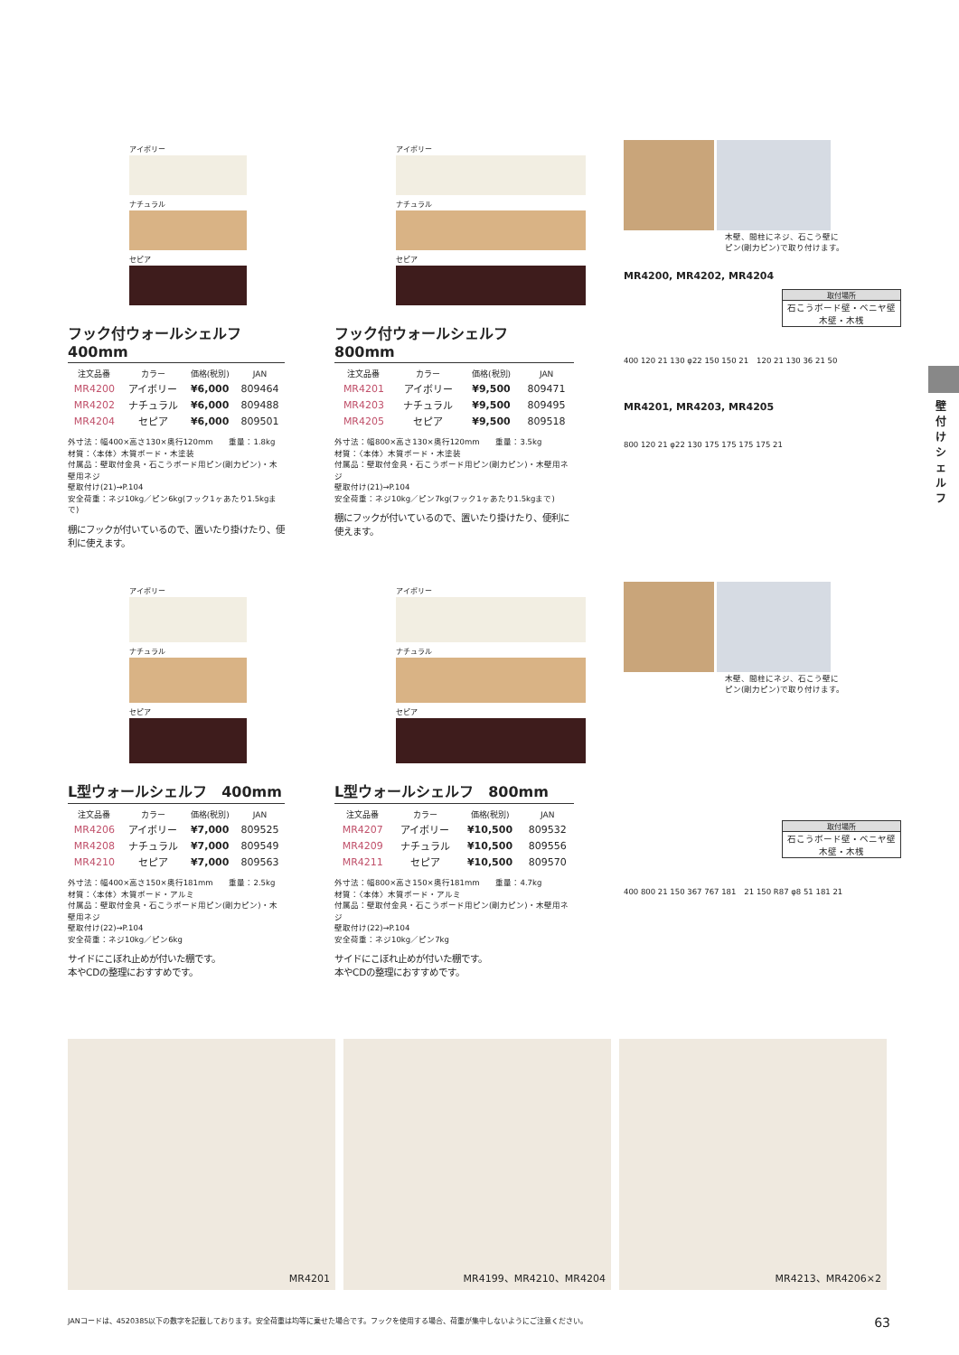アイボリー
ナチュラル
セピア
フック付ウォールシェルフ　400mm
| 注文品番 | カラー | 価格(税別) | JAN |
| --- | --- | --- | --- |
| MR4200 | アイボリー | ¥6,000 | 809464 |
| MR4202 | ナチュラル | ¥6,000 | 809488 |
| MR4204 | セピア | ¥6,000 | 809501 |
外寸法：幅400×高さ130×奥行120mm　　重量：1.8kg
材質：〈本体〉木質ボード・木塗装
付属品：壁取付金具・石こうボード用ピン(剛力ピン)・木壁用ネジ
壁取付け(21)→P.104
安全荷重：ネジ10kg／ピン6kg(フック1ヶあたり1.5kgまで)
棚にフックが付いているので、置いたり掛けたり、便利に使えます。
アイボリー
ナチュラル
セピア
フック付ウォールシェルフ　800mm
| 注文品番 | カラー | 価格(税別) | JAN |
| --- | --- | --- | --- |
| MR4201 | アイボリー | ¥9,500 | 809471 |
| MR4203 | ナチュラル | ¥9,500 | 809495 |
| MR4205 | セピア | ¥9,500 | 809518 |
外寸法：幅800×高さ130×奥行120mm　　重量：3.5kg
材質：〈本体〉木質ボード・木塗装
付属品：壁取付金具・石こうボード用ピン(剛力ピン)・木壁用ネジ
壁取付け(21)→P.104
安全荷重：ネジ10kg／ピン7kg(フック1ヶあたり1.5kgまで)
棚にフックが付いているので、置いたり掛けたり、便利に使えます。
木壁、間柱にネジ、石こう壁に
ピン(剛力ピン)で取り付けます。
MR4200, MR4202, MR4204
取付場所
石こうボード壁・ベニヤ壁
木壁・木桟
400 120 21 130 φ22 150 150 21　120 21 130 36 21 50
MR4201, MR4203, MR4205
800 120 21 φ22 130 175 175 175 175 21
アイボリー
ナチュラル
セピア
L型ウォールシェルフ　400mm
| 注文品番 | カラー | 価格(税別) | JAN |
| --- | --- | --- | --- |
| MR4206 | アイボリー | ¥7,000 | 809525 |
| MR4208 | ナチュラル | ¥7,000 | 809549 |
| MR4210 | セピア | ¥7,000 | 809563 |
外寸法：幅400×高さ150×奥行181mm　　重量：2.5kg
材質：〈本体〉木質ボード・アルミ
付属品：壁取付金具・石こうボード用ピン(剛力ピン)・木壁用ネジ
壁取付け(22)→P.104
安全荷重：ネジ10kg／ピン6kg
サイドにこぼれ止めが付いた棚です。
本やCDの整理におすすめです。
アイボリー
ナチュラル
セピア
L型ウォールシェルフ　800mm
| 注文品番 | カラー | 価格(税別) | JAN |
| --- | --- | --- | --- |
| MR4207 | アイボリー | ¥10,500 | 809532 |
| MR4209 | ナチュラル | ¥10,500 | 809556 |
| MR4211 | セピア | ¥10,500 | 809570 |
外寸法：幅800×高さ150×奥行181mm　　重量：4.7kg
材質：〈本体〉木質ボード・アルミ
付属品：壁取付金具・石こうボード用ピン(剛力ピン)・木壁用ネジ
壁取付け(22)→P.104
安全荷重：ネジ10kg／ピン7kg
サイドにこぼれ止めが付いた棚です。
本やCDの整理におすすめです。
木壁、間柱にネジ、石こう壁に
ピン(剛力ピン)で取り付けます。
取付場所
石こうボード壁・ベニヤ壁
木壁・木桟
400 800 21 150 367 767 181　21 150 R87 φ8 51 181 21
壁付けシェルフ
MR4201 MR4199、MR4210、MR4204 MR4213、MR4206×2
JANコードは、4520385以下の数字を記載しております。安全荷重は均等に乗せた場合です。フックを使用する場合、荷重が集中しないようにご注意ください。 63